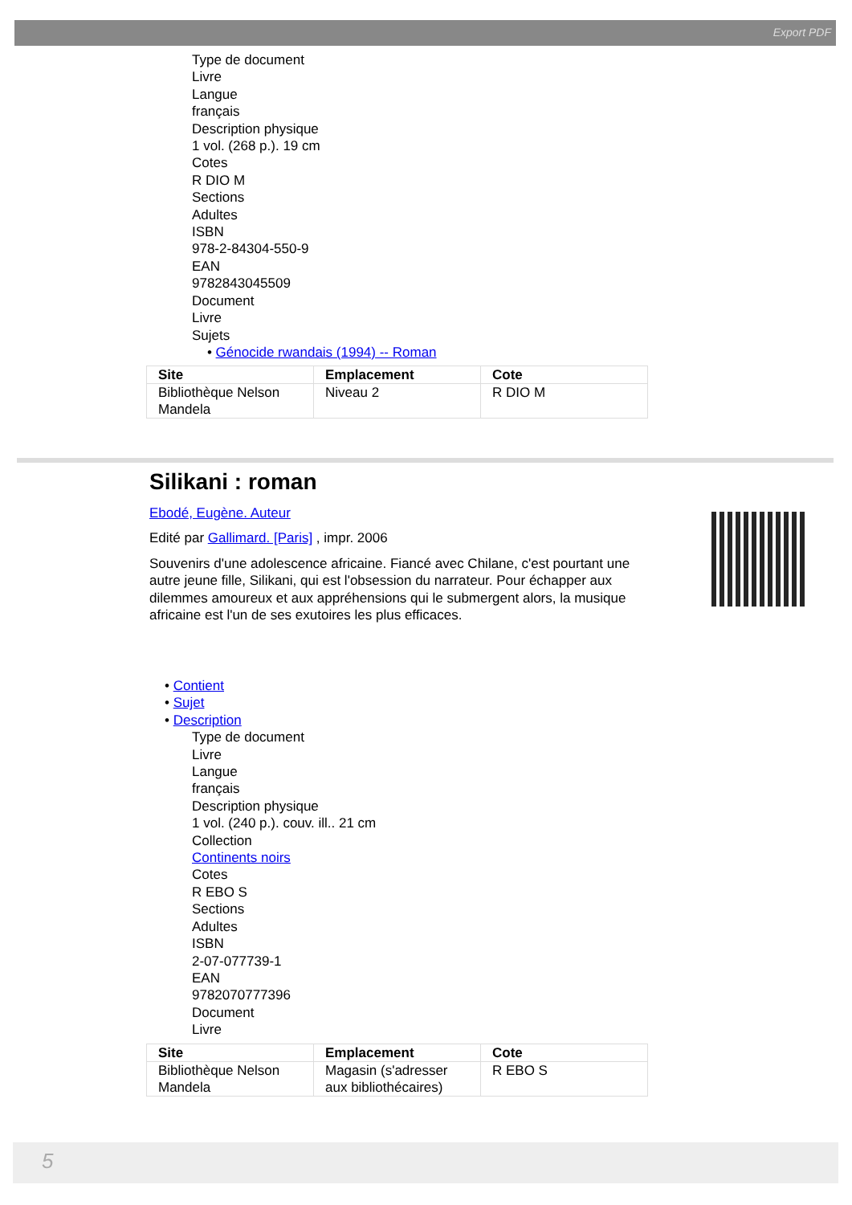Export PDF
Type de document
Livre
Langue
français
Description physique
1 vol. (268 p.). 19 cm
Cotes
R DIO M
Sections
Adultes
ISBN
978-2-84304-550-9
EAN
9782843045509
Document
Livre
Sujets
• Génocide rwandais (1994) -- Roman
| Site | Emplacement | Cote |
| --- | --- | --- |
| Bibliothèque Nelson Mandela | Niveau 2 | R DIO M |
Silikani : roman
Ebodé, Eugène. Auteur
Edité par Gallimard. [Paris] , impr. 2006
Souvenirs d'une adolescence africaine. Fiancé avec Chilane, c'est pourtant une autre jeune fille, Silikani, qui est l'obsession du narrateur. Pour échapper aux dilemmes amoureux et aux appréhensions qui le submergent alors, la musique africaine est l'un de ses exutoires les plus efficaces.
• Contient
• Sujet
• Description
Type de document
Livre
Langue
français
Description physique
1 vol. (240 p.). couv. ill.. 21 cm
Collection
Continents noirs
Cotes
R EBO S
Sections
Adultes
ISBN
2-07-077739-1
EAN
9782070777396
Document
Livre
| Site | Emplacement | Cote |
| --- | --- | --- |
| Bibliothèque Nelson Mandela | Magasin (s'adresser aux bibliothécaires) | R EBO S |
5